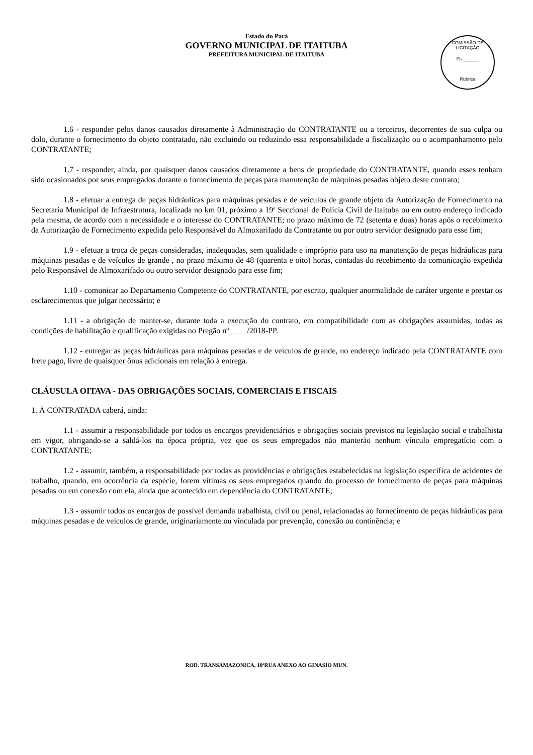Estado do Pará
GOVERNO MUNICIPAL DE ITAITUBA
PREFEITURA MUNICIPAL DE ITAITUBA
COMISSÃO DE LICITAÇÃO
Fls.______
Rubrica
1.6 - responder pelos danos causados diretamente à Administração do CONTRATANTE ou a terceiros, decorrentes de sua culpa ou dolo, durante o fornecimento do objeto contratado, não excluindo ou reduzindo essa responsabilidade a fiscalização ou o acompanhamento pelo CONTRATANTE;
1.7 - responder, ainda, por quaisquer danos causados diretamente a bens de propriedade do CONTRATANTE, quando esses tenham sido ocasionados por seus empregados durante o fornecimento de peças para manutenção de máquinas pesadas objeto deste contrato;
1.8 - efetuar a entrega de peças hidráulicas para máquinas pesadas e de veículos de grande objeto da Autorização de Fornecimento na Secretaria Municipal de Infraestrutura, localizada no km 01, próximo a 19ª Seccional de Polícia Civil de Itaituba ou em outro endereço indicado pela mesma, de acordo com a necessidade e o interesse do CONTRATANTE; no prazo máximo de 72 (setenta e duas) horas após o recebimento da Autorização de Fornecimento expedida pelo Responsável do Almoxarifado da Contratante ou por outro servidor designado para esse fim;
1.9 - efetuar a troca de peças consideradas, inadequadas, sem qualidade e impróprio para uso na manutenção de peças hidráulicas para máquinas pesadas e de veículos de grande , no prazo máximo de 48 (quarenta e oito) horas, contadas do recebimento da comunicação expedida pelo Responsável de Almoxarifado ou outro servidor designado para esse fim;
1.10 - comunicar ao Departamento Competente do CONTRATANTE, por escrito, qualquer anormalidade de caráter urgente e prestar os esclarecimentos que julgar necessário; e
1.11 - a obrigação de manter-se, durante toda a execução do contrato, em compatibilidade com as obrigações assumidas, todas as condições de habilitação e qualificação exigidas no Pregão nº ____/2018-PP.
1.12 - entregar as peças hidráulicas para máquinas pesadas e de veículos de grande, no endereço indicado pela CONTRATANTE com frete pago, livre de quaisquer ônus adicionais em relação à entrega.
CLÁUSULA OITAVA - DAS OBRIGAÇÕES SOCIAIS, COMERCIAIS E FISCAIS
1. À CONTRATADA caberá, ainda:
1.1 - assumir a responsabilidade por todos os encargos previdenciários e obrigações sociais previstos na legislação social e trabalhista em vigor, obrigando-se a saldá-los na época própria, vez que os seus empregados não manterão nenhum vínculo empregatício com o CONTRATANTE;
1.2 - assumir, também, a responsabilidade por todas as providências e obrigações estabelecidas na legislação específica de acidentes de trabalho, quando, em ocorrência da espécie, forem vítimas os seus empregados quando do processo de fornecimento de peças para máquinas pesadas ou em conexão com ela, ainda que acontecido em dependência do CONTRATANTE;
1.3 - assumir todos os encargos de possível demanda trabalhista, civil ou penal, relacionadas ao fornecimento de peças hidráulicas para máquinas pesadas e de veículos de grande, originariamente ou vinculada por prevenção, conexão ou continência; e
ROD. TRANSAMAZONICA, 10ªRUA ANEXO AO GINASIO MUN.